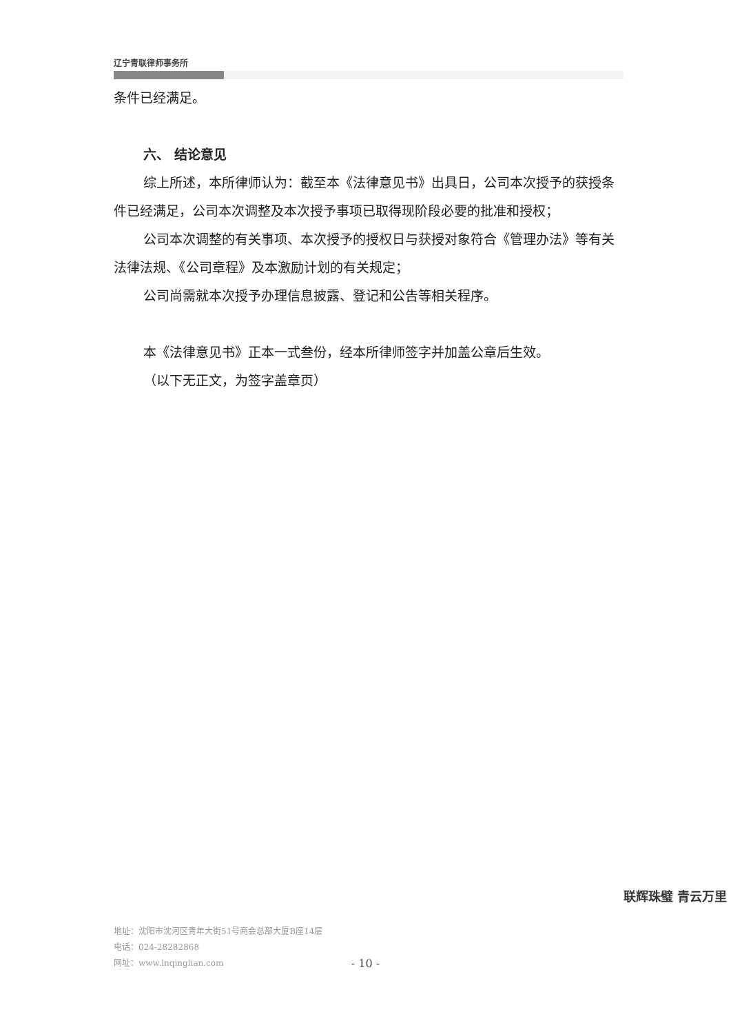辽宁青联律师事务所
条件已经满足。
六、 结论意见
综上所述，本所律师认为：截至本《法律意见书》出具日，公司本次授予的获授条件已经满足，公司本次调整及本次授予事项已取得现阶段必要的批准和授权；
公司本次调整的有关事项、本次授予的授权日与获授对象符合《管理办法》等有关法律法规、《公司章程》及本激励计划的有关规定；
公司尚需就本次授予办理信息披露、登记和公告等相关程序。
本《法律意见书》正本一式叁份，经本所律师签字并加盖公章后生效。
（以下无正文，为签字盖章页）
地址：沈阳市沈河区青年大街51号商会总部大厦B座14层
电话：024-28282868
网址：www.lnqinglian.com
- 10 -
联辉珠璧 青云万里